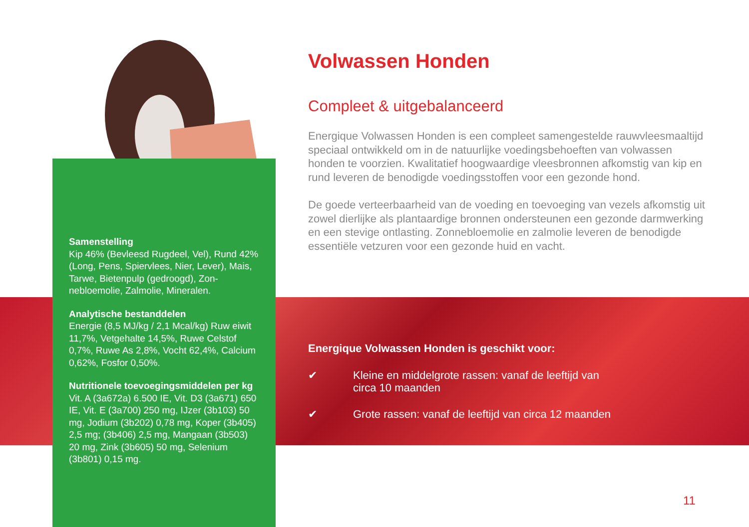Samenstelling
Kip 46% (Bevleesd Rugdeel, Vel), Rund 42% (Long, Pens, Spiervlees, Nier, Lever), Mais, Tarwe, Bietenpulp (gedroogd), Zon­nebloemolie, Zalmolie, Mineralen.
Analytische bestanddelen
Energie (8,5 MJ/kg / 2,1 Mcal/kg) Ruw eiwit 11,7%, Vetgehalte 14,5%, Ruwe Celstof 0,7%, Ruwe As 2,8%, Vocht 62,4%, Calcium 0,62%, Fosfor 0,50%.
Nutritionele toevoegingsmiddelen per kg
Vit. A (3a672a) 6.500 IE, Vit. D3 (3a671) 650 IE, Vit. E (3a700) 250 mg, IJzer (3b103) 50 mg, Jodium (3b202) 0,78 mg, Koper (3b405) 2,5 mg; (3b406) 2,5 mg, Mangaan (3b503) 20 mg, Zink (3b605) 50 mg, Selenium (3b801) 0,15 mg.
Volwassen Honden
Compleet & uitgebalanceerd
Energique Volwassen Honden is een compleet samengestelde rauwvlees­maaltijd speciaal ontwikkeld om in de natuurlijke voedingsbehoeften van volwassen honden te voorzien. Kwalitatief hoogwaardige vleesbronnen afkomstig van kip en rund leveren de benodigde voedingsstoffen voor een gezonde hond.
De goede verteerbaarheid van de voeding en toevoeging van vezels afkom­stig uit zowel dierlijke als plantaardige bronnen ondersteunen een gezonde darmwerking en een stevige ontlasting. Zonnebloemolie en zalmolie leveren de benodigde essentiële vetzuren voor een gezonde huid en vacht.
Energique Volwassen Honden is geschikt voor:
✔ Kleine en middelgrote rassen: vanaf de leeftijd van
circa 10 maanden
✔ Grote rassen: vanaf de leeftijd van circa 12 maanden
11